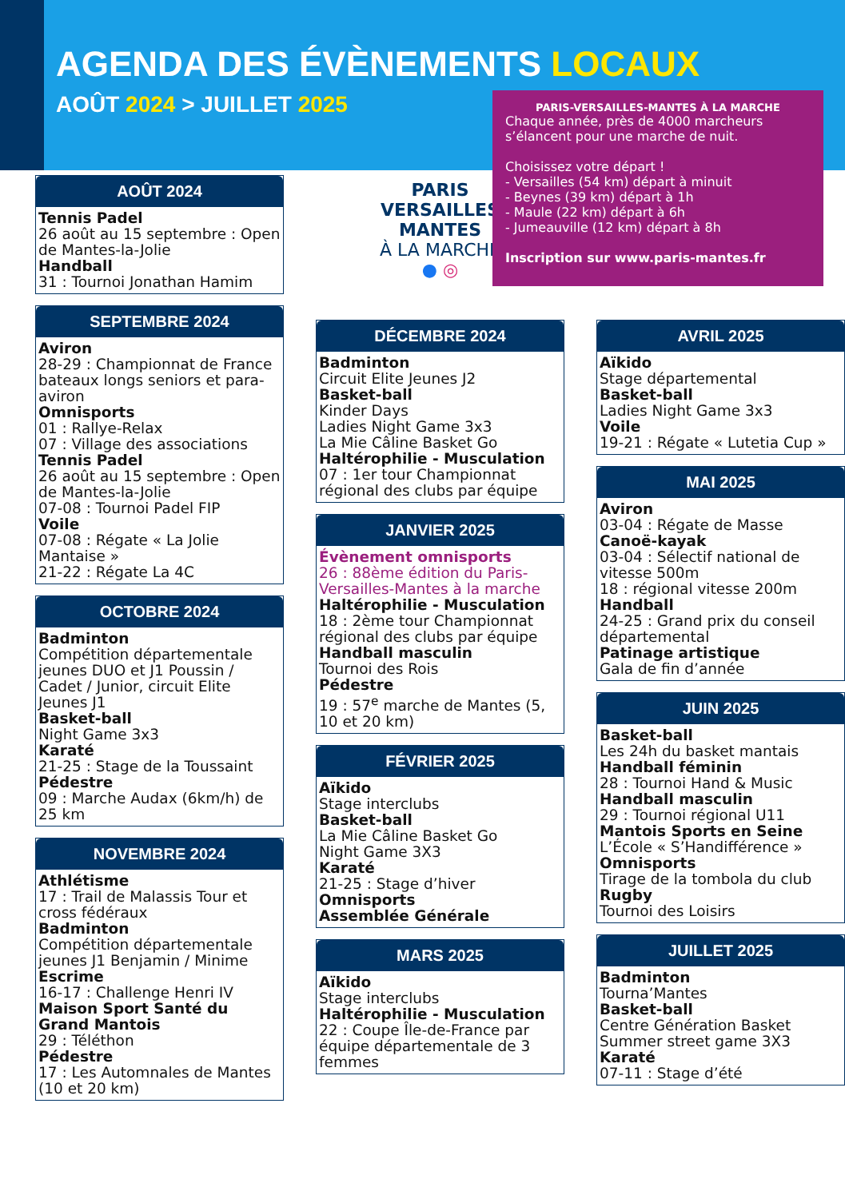AGENDA DES ÉVÈNEMENTS LOCAUX
AOÛT 2024 > JUILLET 2025
PARIS-VERSAILLES-MANTES À LA MARCHE
Chaque année, près de 4000 marcheurs s’élancent pour une marche de nuit.
Choisissez votre départ !
- Versailles (54 km) départ à minuit
- Beynes (39 km) départ à 1h
- Maule (22 km) départ à 6h
- Jumeauville (12 km) départ à 8h
Inscription sur www.paris-mantes.fr
AOÛT 2024
Tennis Padel
26 août au 15 septembre : Open de Mantes-la-Jolie
Handball
31 : Tournoi Jonathan Hamim
SEPTEMBRE 2024
Aviron
28-29 : Championnat de France bateaux longs seniors et para-aviron
Omnisports
01 : Rallye-Relax
07 : Village des associations
Tennis Padel
26 août au 15 septembre : Open de Mantes-la-Jolie
07-08 : Tournoi Padel FIP
Voile
07-08 : Régate « La Jolie Mantaise »
21-22 : Régate La 4C
OCTOBRE 2024
Badminton
Compétition départementale jeunes DUO et J1 Poussin / Cadet / Junior, circuit Elite Jeunes J1
Basket-ball
Night Game 3x3
Karaté
21-25 : Stage de la Toussaint
Pédestre
09 : Marche Audax (6km/h) de 25 km
NOVEMBRE 2024
Athlétisme
17 : Trail de Malassis Tour et cross fédéraux
Badminton
Compétition départementale jeunes J1 Benjamin / Minime
Escrime
16-17 : Challenge Henri IV
Maison Sport Santé du Grand Mantois
29 : Téléthon
Pédestre
17 : Les Automnales de Mantes (10 et 20 km)
PARIS
VERSAILLES
MANTES
À LA MARCHE
● ◎
DÉCEMBRE 2024
Badminton
Circuit Elite Jeunes J2
Basket-ball
Kinder Days
Ladies Night Game 3x3
La Mie Câline Basket Go
Haltérophilie - Musculation
07 : 1er tour Championnat régional des clubs par équipe
JANVIER 2025
Évènement omnisports
26 : 88ème édition du Paris-Versailles-Mantes à la marche
Haltérophilie - Musculation
18 : 2ème tour Championnat régional des clubs par équipe
Handball masculin
Tournoi des Rois
Pédestre
19 : 57<sup>e</sup> marche de Mantes (5, 10 et 20 km)
FÉVRIER 2025
Aïkido
Stage interclubs
Basket-ball
La Mie Câline Basket Go
Night Game 3X3
Karaté
21-25 : Stage d’hiver
Omnisports
Assemblée Générale
MARS 2025
Aïkido
Stage interclubs
Haltérophilie - Musculation
22 : Coupe Île-de-France par équipe départementale de 3 femmes
AVRIL 2025
Aïkido
Stage départemental
Basket-ball
Ladies Night Game 3x3
Voile
19-21 : Régate « Lutetia Cup »
MAI 2025
Aviron
03-04 : Régate de Masse
Canoë-kayak
03-04 : Sélectif national de vitesse 500m
18 : régional vitesse 200m
Handball
24-25 : Grand prix du conseil départemental
Patinage artistique
Gala de fin d’année
JUIN 2025
Basket-ball
Les 24h du basket mantais
Handball féminin
28 : Tournoi Hand & Music
Handball masculin
29 : Tournoi régional U11
Mantois Sports en Seine
L’École « S’Handifférence »
Omnisports
Tirage de la tombola du club
Rugby
Tournoi des Loisirs
JUILLET 2025
Badminton
Tourna’Mantes
Basket-ball
Centre Génération Basket
Summer street game 3X3
Karaté
07-11 : Stage d’été